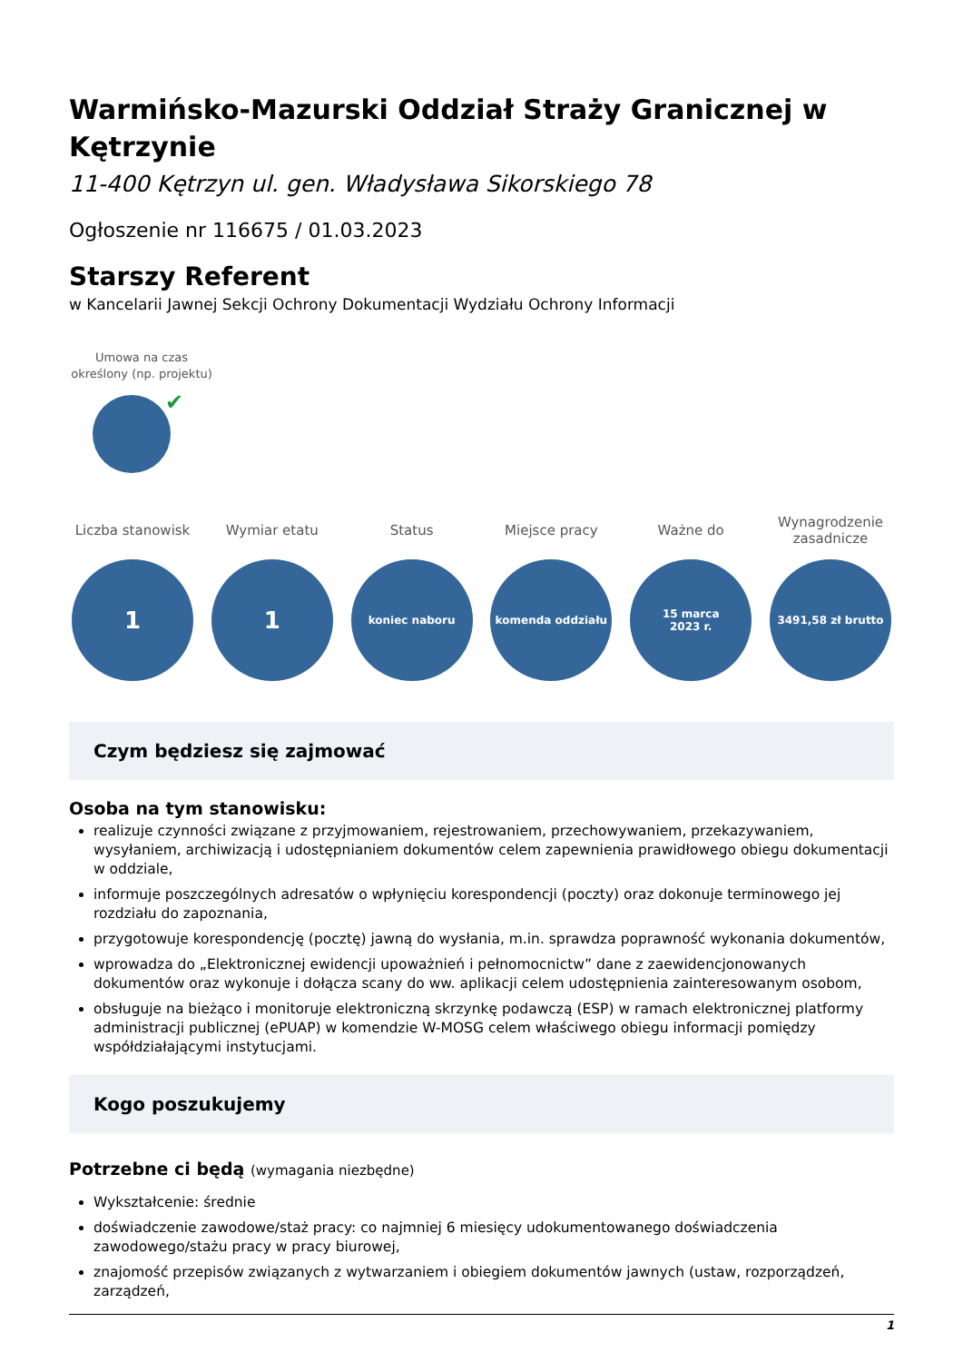Warmińsko-Mazurski Oddział Straży Granicznej w Kętrzynie
11-400 Kętrzyn ul. gen. Władysława Sikorskiego 78
Ogłoszenie nr 116675 / 01.03.2023
Starszy Referent
w Kancelarii Jawnej Sekcji Ochrony Dokumentacji Wydziału Ochrony Informacji
Umowa na czas określony (np. projektu)
✔
Liczba stanowisk
1
Wymiar etatu
1
Status
koniec naboru
Miejsce pracy
komenda oddziału
Ważne do
15 marca
2023 r.
Wynagrodzenie zasadnicze
3491,58 zł brutto
Czym będziesz się zajmować
Osoba na tym stanowisku:
realizuje czynności związane z przyjmowaniem, rejestrowaniem, przechowywaniem, przekazywaniem, wysyłaniem, archiwizacją i udostępnianiem dokumentów celem zapewnienia prawidłowego obiegu dokumentacji w oddziale,
informuje poszczególnych adresatów o wpłynięciu korespondencji (poczty) oraz dokonuje terminowego jej rozdziału do zapoznania,
przygotowuje korespondencję (pocztę) jawną do wysłania, m.in. sprawdza poprawność wykonania dokumentów,
wprowadza do „Elektronicznej ewidencji upoważnień i pełnomocnictw” dane z zaewidencjonowanych dokumentów oraz wykonuje i dołącza scany do ww. aplikacji celem udostępnienia zainteresowanym osobom,
obsługuje na bieżąco i monitoruje elektroniczną skrzynkę podawczą (ESP) w ramach elektronicznej platformy administracji publicznej (ePUAP) w komendzie W-MOSG celem właściwego obiegu informacji pomiędzy współdziałającymi instytucjami.
Kogo poszukujemy
Potrzebne ci będą (wymagania niezbędne)
Wykształcenie: średnie
doświadczenie zawodowe/staż pracy: co najmniej 6 miesięcy udokumentowanego doświadczenia zawodowego/stażu pracy w pracy biurowej,
znajomość przepisów związanych z wytwarzaniem i obiegiem dokumentów jawnych (ustaw, rozporządzeń, zarządzeń,
1